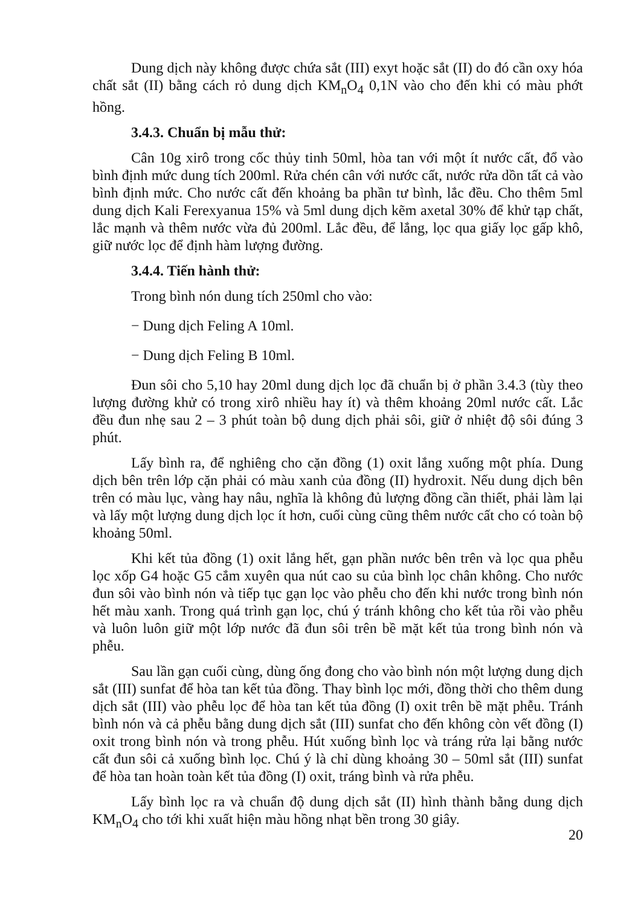Dung dịch này không được chứa sắt (III) exyt hoặc sắt (II) do đó cần oxy hóa chất sắt (II) bằng cách rỏ dung dịch KM<sub>n</sub>O<sub>4</sub> 0,1N vào cho đến khi có màu phớt hồng.
3.4.3. Chuẩn bị mẫu thử:
Cân 10g xirô trong cốc thủy tinh 50ml, hòa tan với một ít nước cất, đổ vào bình định mức dung tích 200ml. Rửa chén cân với nước cất, nước rửa dồn tất cả vào bình định mức. Cho nước cất đến khoảng ba phần tư bình, lắc đều. Cho thêm 5ml dung dịch Kali Ferexyanua 15% và 5ml dung dịch kẽm axetal 30% để khử tạp chất, lắc mạnh và thêm nước vừa đủ 200ml. Lắc đều, để lắng, lọc qua giấy lọc gấp khô, giữ nước lọc để định hàm lượng đường.
3.4.4. Tiến hành thử:
Trong bình nón dung tích 250ml cho vào:
− Dung dịch Feling A 10ml.
− Dung dịch Feling B 10ml.
Đun sôi cho 5,10 hay 20ml dung dịch lọc đã chuẩn bị ở phần 3.4.3 (tùy theo lượng đường khử có trong xirô nhiều hay ít) và thêm khoảng 20ml nước cất. Lắc đều đun nhẹ sau 2 – 3 phút toàn bộ dung dịch phải sôi, giữ ở nhiệt độ sôi đúng 3 phút.
Lấy bình ra, để nghiêng cho cặn đồng (1) oxit lắng xuống một phía. Dung dịch bên trên lớp cặn phải có màu xanh của đồng (II) hydroxit. Nếu dung dịch bên trên có màu lục, vàng hay nâu, nghĩa là không đủ lượng đồng cần thiết, phải làm lại và lấy một lượng dung dịch lọc ít hơn, cuối cùng cũng thêm nước cất cho có toàn bộ khoảng 50ml.
Khi kết tủa đồng (1) oxit lắng hết, gạn phần nước bên trên và lọc qua phễu lọc xốp G4 hoặc G5 cắm xuyên qua nút cao su của bình lọc chân không. Cho nước đun sôi vào bình nón và tiếp tục gạn lọc vào phễu cho đến khi nước trong bình nón hết màu xanh. Trong quá trình gạn lọc, chú ý tránh không cho kết tủa rồi vào phễu và luôn luôn giữ một lớp nước đã đun sôi trên bề mặt kết tủa trong bình nón và phễu.
Sau lần gạn cuối cùng, dùng ống đong cho vào bình nón một lượng dung dịch sắt (III) sunfat để hòa tan kết tủa đồng. Thay bình lọc mới, đồng thời cho thêm dung dịch sắt (III) vào phễu lọc để hòa tan kết tủa đồng (I) oxit trên bề mặt phễu. Tránh bình nón và cả phễu bằng dung dịch sắt (III) sunfat cho đến không còn vết đồng (I) oxit trong bình nón và trong phễu. Hút xuống bình lọc và tráng rửa lại bằng nước cất đun sôi cả xuống bình lọc. Chú ý là chỉ dùng khoảng 30 – 50ml sắt (III) sunfat để hòa tan hoàn toàn kết tủa đồng (I) oxit, tráng bình và rửa phễu.
Lấy bình lọc ra và chuẩn độ dung dịch sắt (II) hình thành bằng dung dịch KM<sub>n</sub>O<sub>4</sub> cho tới khi xuất hiện màu hồng nhạt bền trong 30 giây.
20